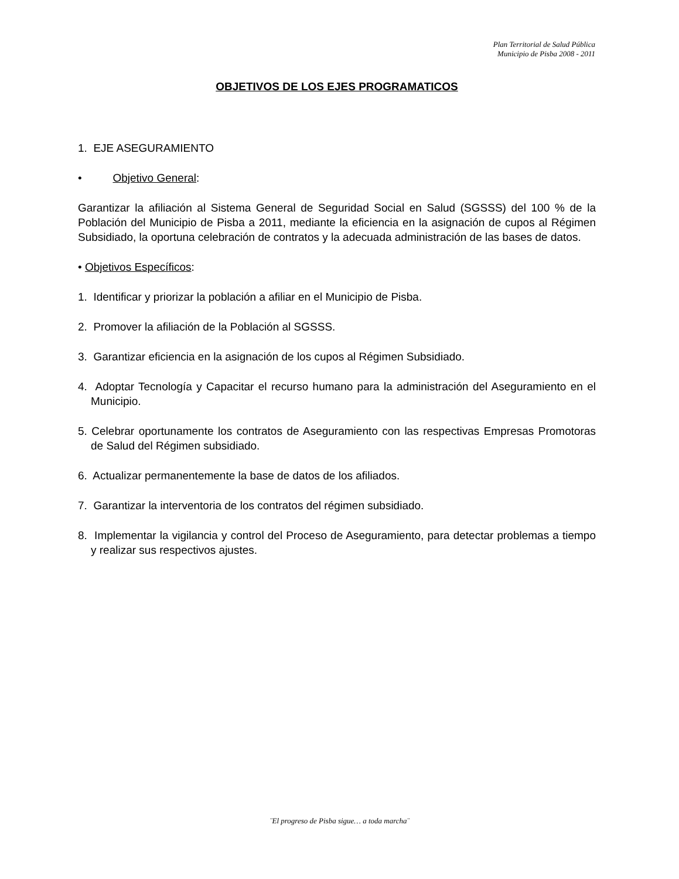Plan Territorial de Salud Pública
Municipio de Pisba 2008 - 2011
OBJETIVOS DE LOS EJES PROGRAMATICOS
1. EJE ASEGURAMIENTO
• Objetivo General:
Garantizar la afiliación al Sistema General de Seguridad Social en Salud (SGSSS) del 100 % de la Población del Municipio de Pisba a 2011, mediante la eficiencia en la asignación de cupos al Régimen Subsidiado, la oportuna celebración de contratos y la adecuada administración de las bases de datos.
• Objetivos Específicos:
1. Identificar y priorizar la población a afiliar en el Municipio de Pisba.
2. Promover la afiliación de la Población al SGSSS.
3. Garantizar eficiencia en la asignación de los cupos al Régimen Subsidiado.
4. Adoptar Tecnología y Capacitar el recurso humano para la administración del Aseguramiento en el Municipio.
5. Celebrar oportunamente los contratos de Aseguramiento con las respectivas Empresas Promotoras de Salud del Régimen subsidiado.
6. Actualizar permanentemente la base de datos de los afiliados.
7. Garantizar la interventoria de los contratos del régimen subsidiado.
8. Implementar la vigilancia y control del Proceso de Aseguramiento, para detectar problemas a tiempo y realizar sus respectivos ajustes.
¨El progreso de Pisba sigue… a toda marcha¨